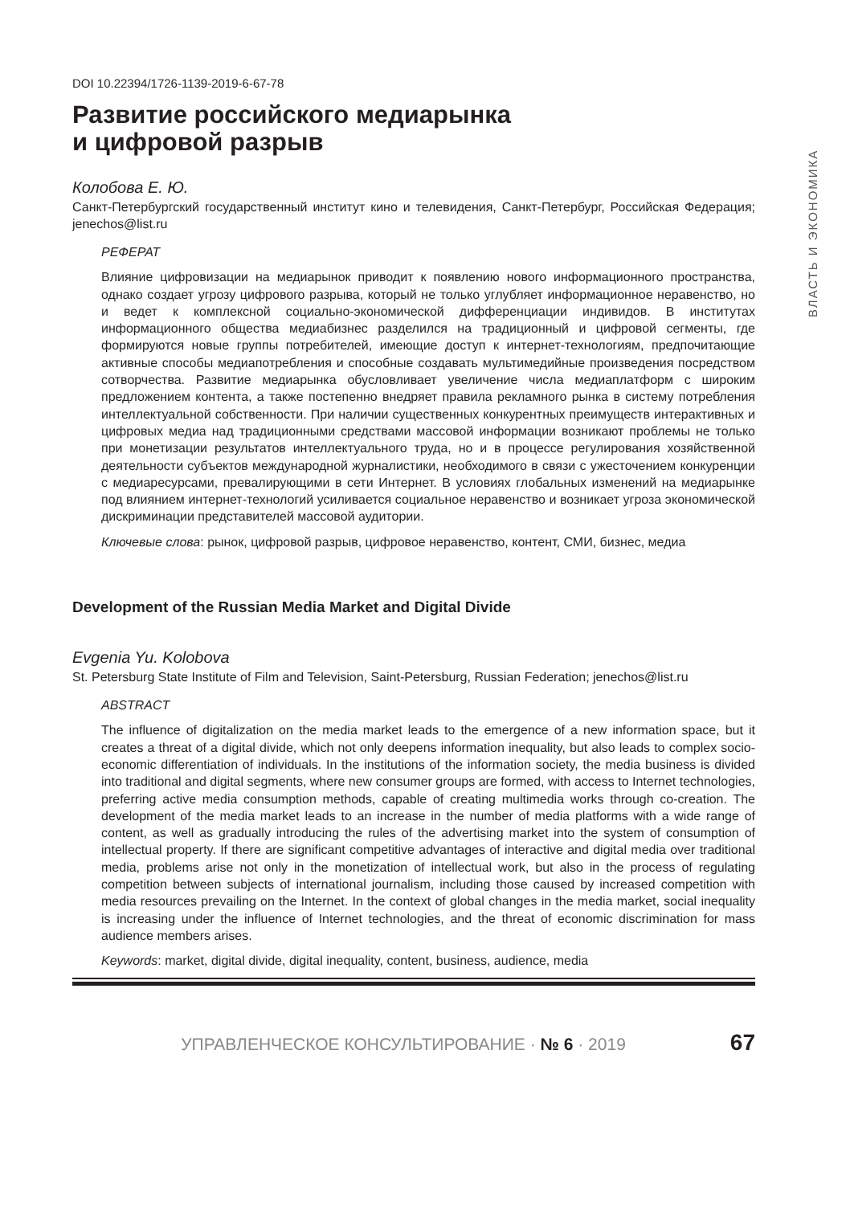ВЛАСТЬ И ЭКОНОМИКА
DOI 10.22394/1726-1139-2019-6-67-78
Развитие российского медиарынка
и цифровой разрыв
Колобова Е. Ю.
Санкт-Петербургский государственный институт кино и телевидения, Санкт-Петербург, Российская Федерация; jenechos@list.ru
РЕФЕРАТ
Влияние цифровизации на медиарынок приводит к появлению нового информационного пространства, однако создает угрозу цифрового разрыва, который не только углубляет информационное неравенство, но и ведет к комплексной социально-экономической дифференциации индивидов. В институтах информационного общества медиабизнес разделился на традиционный и цифровой сегменты, где формируются новые группы потребителей, имеющие доступ к интернет-технологиям, предпочитающие активные способы медиапотребления и способные создавать мультимедийные произведения посредством сотворчества. Развитие медиарынка обусловливает увеличение числа медиаплатформ с широким предложением контента, а также постепенно внедряет правила рекламного рынка в систему потребления интеллектуальной собственности. При наличии существенных конкурентных преимуществ интерактивных и цифровых медиа над традиционными средствами массовой информации возникают проблемы не только при монетизации результатов интеллектуального труда, но и в процессе регулирования хозяйственной деятельности субъектов международной журналистики, необходимого в связи с ужесточением конкуренции с медиаресурсами, превалирующими в сети Интернет. В условиях глобальных изменений на медиарынке под влиянием интернет-технологий усиливается социальное неравенство и возникает угроза экономической дискриминации представителей массовой аудитории.
Ключевые слова: рынок, цифровой разрыв, цифровое неравенство, контент, СМИ, бизнес, медиа
Development of the Russian Media Market and Digital Divide
Evgenia Yu. Kolobova
St. Petersburg State Institute of Film and Television, Saint-Petersburg, Russian Federation; jenechos@list.ru
ABSTRACT
The influence of digitalization on the media market leads to the emergence of a new information space, but it creates a threat of a digital divide, which not only deepens information inequality, but also leads to complex socio-economic differentiation of individuals. In the institutions of the information society, the media business is divided into traditional and digital segments, where new consumer groups are formed, with access to Internet technologies, preferring active media consumption methods, capable of creating multimedia works through co-creation. The development of the media market leads to an increase in the number of media platforms with a wide range of content, as well as gradually introducing the rules of the advertising market into the system of consumption of intellectual property. If there are significant competitive advantages of interactive and digital media over traditional media, problems arise not only in the monetization of intellectual work, but also in the process of regulating competition between subjects of international journalism, including those caused by increased competition with media resources prevailing on the Internet. In the context of global changes in the media market, social inequality is increasing under the influence of Internet technologies, and the threat of economic discrimination for mass audience members arises.
Keywords: market, digital divide, digital inequality, content, business, audience, media
УПРАВЛЕНЧЕСКОЕ КОНСУЛЬТИРОВАНИЕ · № 6 · 2019 67